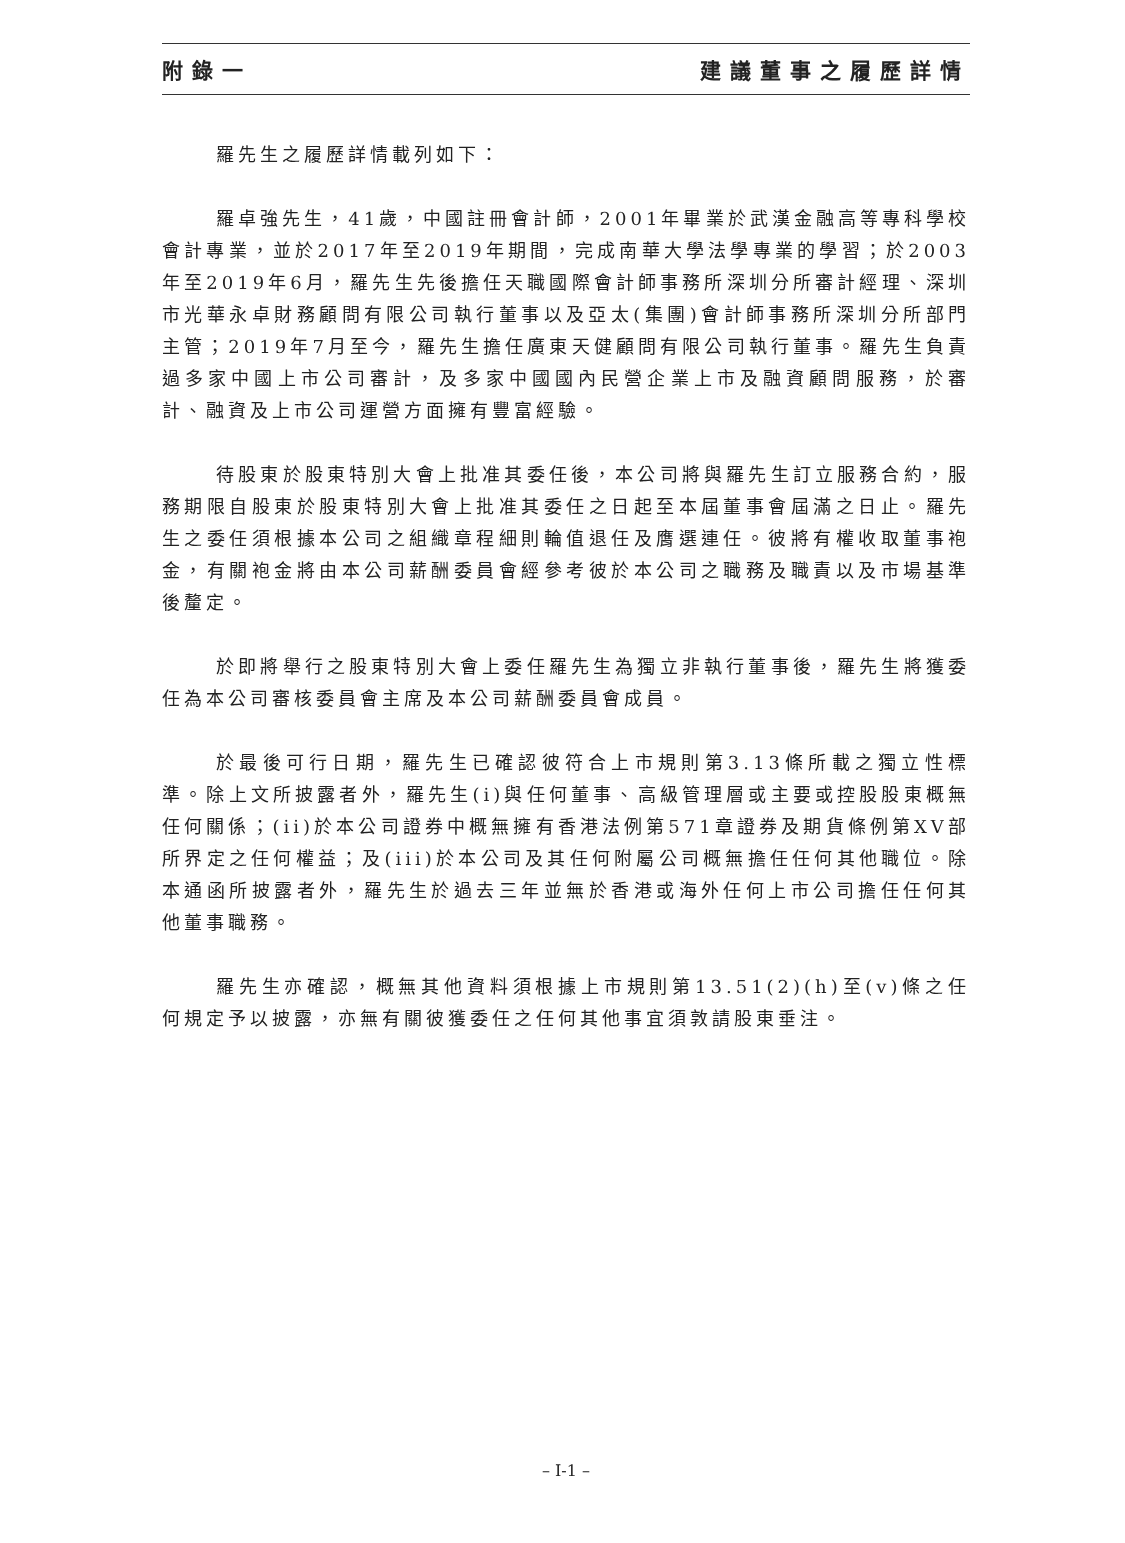附錄一 建議董事之履歷詳情
羅先生之履歷詳情載列如下：
羅卓強先生，41歲，中國註冊會計師，2001年畢業於武漢金融高等專科學校會計專業，並於2017年至2019年期間，完成南華大學法學專業的學習；於2003年至2019年6月，羅先生先後擔任天職國際會計師事務所深圳分所審計經理、深圳市光華永卓財務顧問有限公司執行董事以及亞太(集團)會計師事務所深圳分所部門主管；2019年7月至今，羅先生擔任廣東天健顧問有限公司執行董事。羅先生負責過多家中國上市公司審計，及多家中國國內民營企業上市及融資顧問服務，於審計、融資及上市公司運營方面擁有豐富經驗。
待股東於股東特別大會上批准其委任後，本公司將與羅先生訂立服務合約，服務期限自股東於股東特別大會上批准其委任之日起至本屆董事會屆滿之日止。羅先生之委任須根據本公司之組織章程細則輪值退任及膺選連任。彼將有權收取董事袍金，有關袍金將由本公司薪酬委員會經參考彼於本公司之職務及職責以及市場基準後釐定。
於即將舉行之股東特別大會上委任羅先生為獨立非執行董事後，羅先生將獲委任為本公司審核委員會主席及本公司薪酬委員會成員。
於最後可行日期，羅先生已確認彼符合上市規則第3.13條所載之獨立性標準。除上文所披露者外，羅先生(i)與任何董事、高級管理層或主要或控股股東概無任何關係；(ii)於本公司證券中概無擁有香港法例第571章證券及期貨條例第XV部所界定之任何權益；及(iii)於本公司及其任何附屬公司概無擔任任何其他職位。除本通函所披露者外，羅先生於過去三年並無於香港或海外任何上市公司擔任任何其他董事職務。
羅先生亦確認，概無其他資料須根據上市規則第13.51(2)(h)至(v)條之任何規定予以披露，亦無有關彼獲委任之任何其他事宜須敦請股東垂注。
– I-1 –